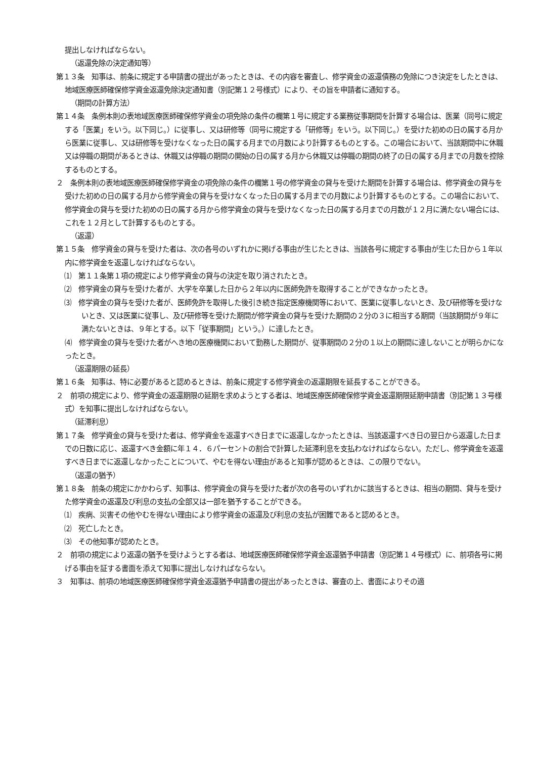提出しなければならない。
（返還免除の決定通知等）
第１３条　知事は、前条に規定する申請書の提出があったときは、その内容を審査し、修学資金の返還債務の免除につき決定をしたときは、地域医療医師確保修学資金返還免除決定通知書（別記第１２号様式）により、その旨を申請者に通知する。
（期間の計算方法）
第１４条　条例本則の表地域医療医師確保修学資金の項免除の条件の欄第１号に規定する業務従事期間を計算する場合は、医業（同号に規定する「医業」をいう。以下同じ。）に従事し、又は研修等（同号に規定する「研修等」をいう。以下同じ。）を受けた初めの日の属する月から医業に従事し、又は研修等を受けなくなった日の属する月までの月数により計算するものとする。この場合において、当該期間中に休職又は停職の期間があるときは、休職又は停職の期間の開始の日の属する月から休職又は停職の期間の終了の日の属する月までの月数を控除するものとする。
２　条例本則の表地域医療医師確保修学資金の項免除の条件の欄第１号の修学資金の貸与を受けた期間を計算する場合は、修学資金の貸与を受けた初めの日の属する月から修学資金の貸与を受けなくなった日の属する月までの月数により計算するものとする。この場合において、修学資金の貸与を受けた初めの日の属する月から修学資金の貸与を受けなくなった日の属する月までの月数が１２月に満たない場合には、これを１２月として計算するものとする。
（返還）
第１５条　修学資金の貸与を受けた者は、次の各号のいずれかに掲げる事由が生じたときは、当該各号に規定する事由が生じた日から１年以内に修学資金を返還しなければならない。
⑴　第１１条第１項の規定により修学資金の貸与の決定を取り消されたとき。
⑵　修学資金の貸与を受けた者が、大学を卒業した日から２年以内に医師免許を取得することができなかったとき。
⑶　修学資金の貸与を受けた者が、医師免許を取得した後引き続き指定医療機関等において、医業に従事しないとき、及び研修等を受けないとき、又は医業に従事し、及び研修等を受けた期間が修学資金の貸与を受けた期間の２分の３に相当する期間（当該期間が９年に満たないときは、９年とする。以下「従事期間」という。）に達したとき。
⑷　修学資金の貸与を受けた者がへき地の医療機関において勤務した期間が、従事期間の２分の１以上の期間に達しないことが明らかになったとき。
（返還期限の延長）
第１６条　知事は、特に必要があると認めるときは、前条に規定する修学資金の返還期限を延長することができる。
２　前項の規定により、修学資金の返還期限の延期を求めようとする者は、地域医療医師確保修学資金返還期限延期申請書（別記第１３号様式）を知事に提出しなければならない。
（延滞利息）
第１７条　修学資金の貸与を受けた者は、修学資金を返還すべき日までに返還しなかったときは、当該返還すべき日の翌日から返還した日までの日数に応じ、返還すべき金額に年１４．６パーセントの割合で計算した延滞利息を支払わなければならない。ただし、修学資金を返還すべき日までに返還しなかったことについて、やむを得ない理由があると知事が認めるときは、この限りでない。
（返還の猶予）
第１８条　前条の規定にかかわらず、知事は、修学資金の貸与を受けた者が次の各号のいずれかに該当するときは、相当の期間、貸与を受けた修学資金の返還及び利息の支払の全部又は一部を猶予することができる。
⑴　疾病、災害その他やむを得ない理由により修学資金の返還及び利息の支払が困難であると認めるとき。
⑵　死亡したとき。
⑶　その他知事が認めたとき。
２　前項の規定により返還の猶予を受けようとする者は、地域医療医師確保修学資金返還猶予申請書（別記第１４号様式）に、前項各号に掲げる事由を証する書面を添えて知事に提出しなければならない。
３　知事は、前項の地域医療医師確保修学資金返還猶予申請書の提出があったときは、審査の上、書面によりその適